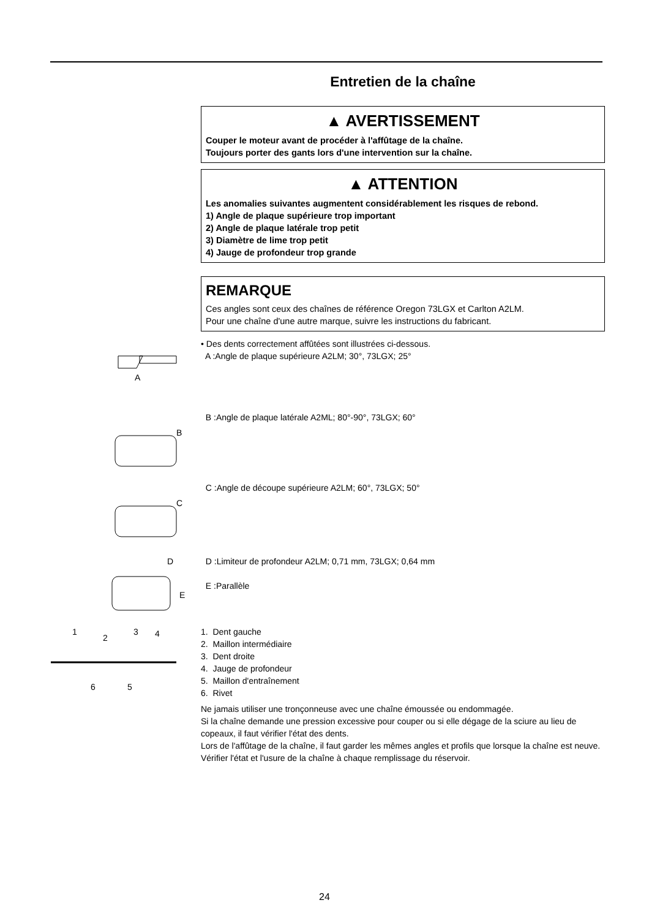Entretien de la chaîne
▲ AVERTISSEMENT
Couper le moteur avant de procéder à l'affûtage de la chaîne.
Toujours porter des gants lors d'une intervention sur la chaîne.
▲ ATTENTION
Les anomalies suivantes augmentent considérablement les risques de rebond.
1) Angle de plaque supérieure trop important
2) Angle de plaque latérale trop petit
3) Diamètre de lime trop petit
4) Jauge de profondeur trop grande
REMARQUE
Ces angles sont ceux des chaînes de référence Oregon 73LGX et Carlton A2LM.
Pour une chaîne d'une autre marque, suivre les instructions du fabricant.
A
• Des dents correctement affûtées sont illustrées ci-dessous.
A :Angle de plaque supérieure A2LM; 30°, 73LGX; 25°
B
B :Angle de plaque latérale A2ML; 80°-90°, 73LGX; 60°
C
C :Angle de découpe supérieure A2LM; 60°, 73LGX; 50°
D
E
D :Limiteur de profondeur A2LM; 0,71 mm, 73LGX; 0,64 mm
E :Parallèle
1
2
3
4
5
6
1. Dent gauche
2. Maillon intermédiaire
3. Dent droite
4. Jauge de profondeur
5. Maillon d'entraînement
6. Rivet
Ne jamais utiliser une tronçonneuse avec une chaîne émoussée ou endommagée.
Si la chaîne demande une pression excessive pour couper ou si elle dégage de la sciure au lieu de copeaux, il faut vérifier l'état des dents.
Lors de l'affûtage de la chaîne, il faut garder les mêmes angles et profils que lorsque la chaîne est neuve.
Vérifier l'état et l'usure de la chaîne à chaque remplissage du réservoir.
24